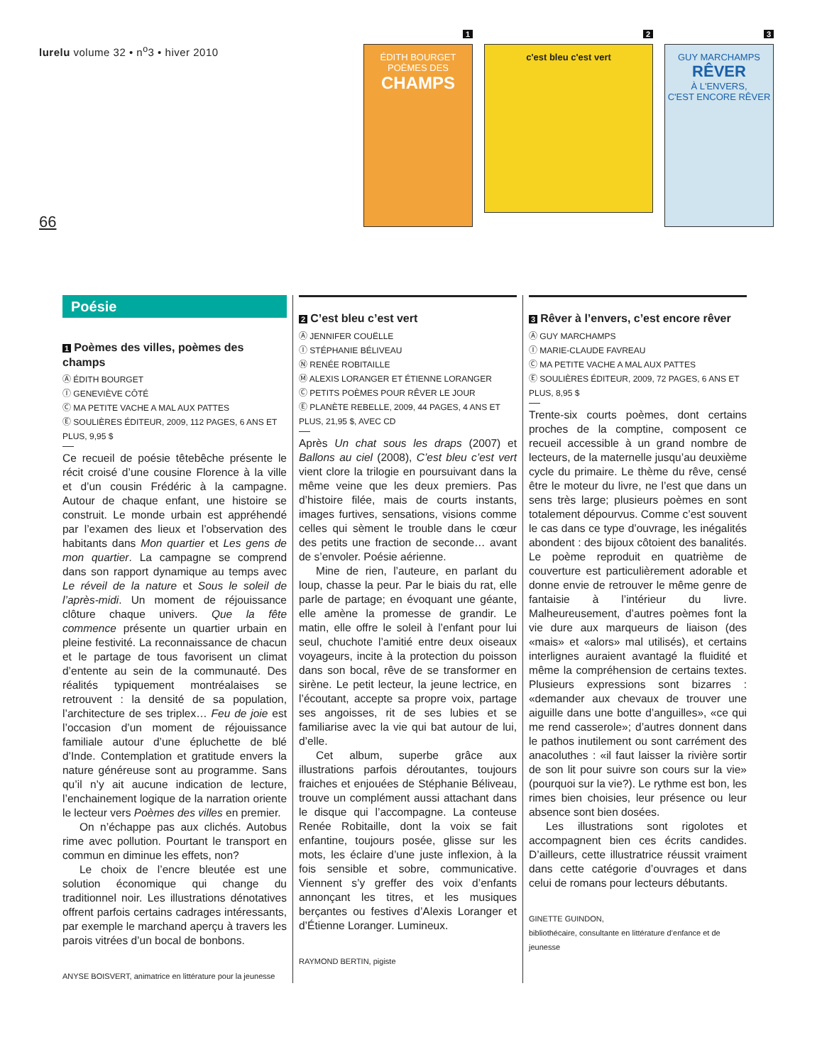lurelu volume 32 • n<sup>o</sup>3 • hiver 2010
66
1
ÉDITH BOURGET
POÈMES DES
CHAMPS
2
c'est bleu c'est vert
3
GUY MARCHAMPS
RÊVER
À L'ENVERS,
C'EST ENCORE RÊVER
Poésie
1 Poèmes des villes, poèmes des champs
Ⓐ ÉDITH BOURGET
Ⓘ GENEVIÈVE CÔTÉ
Ⓒ MA PETITE VACHE A MAL AUX PATTES
Ⓔ SOULIÈRES ÉDITEUR, 2009, 112 PAGES, 6 ANS ET PLUS, 9,95 $
Ce recueil de poésie têtebêche présente le récit croisé d’une cousine Florence à la ville et d’un cousin Frédéric à la campagne. Autour de chaque enfant, une histoire se construit. Le monde urbain est appréhendé par l’examen des lieux et l’observation des habitants dans Mon quartier et Les gens de mon quartier. La campagne se comprend dans son rapport dynamique au temps avec Le réveil de la nature et Sous le soleil de l’après-midi. Un moment de réjouissance clôture chaque univers. Que la fête commence présente un quartier urbain en pleine festivité. La reconnaissance de chacun et le partage de tous favorisent un climat d’entente au sein de la communauté. Des réalités typiquement montréalaises se retrouvent : la densité de sa population, l’architecture de ses triplex… Feu de joie est l’occasion d’un moment de réjouissance familiale autour d’une épluchette de blé d’Inde. Contemplation et gratitude envers la nature généreuse sont au programme. Sans qu’il n’y ait aucune indication de lecture, l’enchainement logique de la narration oriente le lecteur vers Poèmes des villes en premier.
On n’échappe pas aux clichés. Autobus rime avec pollution. Pourtant le transport en commun en diminue les effets, non?
Le choix de l’encre bleutée est une solution économique qui change du traditionnel noir. Les illustrations dénotatives offrent parfois certains cadrages intéressants, par exemple le marchand aperçu à travers les parois vitrées d’un bocal de bonbons.
ANYSE BOISVERT, animatrice en littérature pour la jeunesse
2 C’est bleu c’est vert
Ⓐ JENNIFER COUËLLE
Ⓘ STÉPHANIE BÉLIVEAU
Ⓝ RENÉE ROBITAILLE
Ⓜ ALEXIS LORANGER ET ÉTIENNE LORANGER
Ⓒ PETITS POÈMES POUR RÊVER LE JOUR
Ⓔ PLANÈTE REBELLE, 2009, 44 PAGES, 4 ANS ET PLUS, 21,95 $, AVEC CD
Après Un chat sous les draps (2007) et Ballons au ciel (2008), C’est bleu c’est vert vient clore la trilogie en poursuivant dans la même veine que les deux premiers. Pas d’histoire filée, mais de courts instants, images furtives, sensations, visions comme celles qui sèment le trouble dans le cœur des petits une fraction de seconde… avant de s’envoler. Poésie aérienne.
Mine de rien, l’auteure, en parlant du loup, chasse la peur. Par le biais du rat, elle parle de partage; en évoquant une géante, elle amène la promesse de grandir. Le matin, elle offre le soleil à l’enfant pour lui seul, chuchote l’amitié entre deux oiseaux voyageurs, incite à la protection du poisson dans son bocal, rêve de se transformer en sirène. Le petit lecteur, la jeune lectrice, en l’écoutant, accepte sa propre voix, partage ses angoisses, rit de ses lubies et se familiarise avec la vie qui bat autour de lui, d’elle.
Cet album, superbe grâce aux illustrations parfois déroutantes, toujours fraiches et enjouées de Stéphanie Béliveau, trouve un complément aussi attachant dans le disque qui l’accompagne. La conteuse Renée Robitaille, dont la voix se fait enfantine, toujours posée, glisse sur les mots, les éclaire d’une juste inflexion, à la fois sensible et sobre, communicative. Viennent s’y greffer des voix d’enfants annonçant les titres, et les musiques berçantes ou festives d’Alexis Loranger et d’Étienne Loranger. Lumineux.
RAYMOND BERTIN, pigiste
3 Rêver à l’envers, c’est encore rêver
Ⓐ GUY MARCHAMPS
Ⓘ MARIE-CLAUDE FAVREAU
Ⓒ MA PETITE VACHE A MAL AUX PATTES
Ⓔ SOULIÈRES ÉDITEUR, 2009, 72 PAGES, 6 ANS ET PLUS, 8,95 $
Trente-six courts poèmes, dont certains proches de la comptine, composent ce recueil accessible à un grand nombre de lecteurs, de la maternelle jusqu’au deuxième cycle du primaire. Le thème du rêve, censé être le moteur du livre, ne l’est que dans un sens très large; plusieurs poèmes en sont totalement dépourvus. Comme c’est souvent le cas dans ce type d’ouvrage, les inégalités abondent : des bijoux côtoient des banalités. Le poème reproduit en quatrième de couverture est particulièrement adorable et donne envie de retrouver le même genre de fantaisie à l’intérieur du livre. Malheureusement, d’autres poèmes font la vie dure aux marqueurs de liaison (des «mais» et «alors» mal utilisés), et certains interlignes auraient avantagé la fluidité et même la compréhension de certains textes. Plusieurs expressions sont bizarres : «demander aux chevaux de trouver une aiguille dans une botte d’anguilles», «ce qui me rend casserole»; d’autres donnent dans le pathos inutilement ou sont carrément des anacoluthes : «il faut laisser la rivière sortir de son lit pour suivre son cours sur la vie» (pourquoi sur la vie?). Le rythme est bon, les rimes bien choisies, leur présence ou leur absence sont bien dosées.
Les illustrations sont rigolotes et accompagnent bien ces écrits candides. D’ailleurs, cette illustratrice réussit vraiment dans cette catégorie d’ouvrages et dans celui de romans pour lecteurs débutants.
GINETTE GUINDON,
bibliothécaire, consultante en littérature d’enfance et de jeunesse